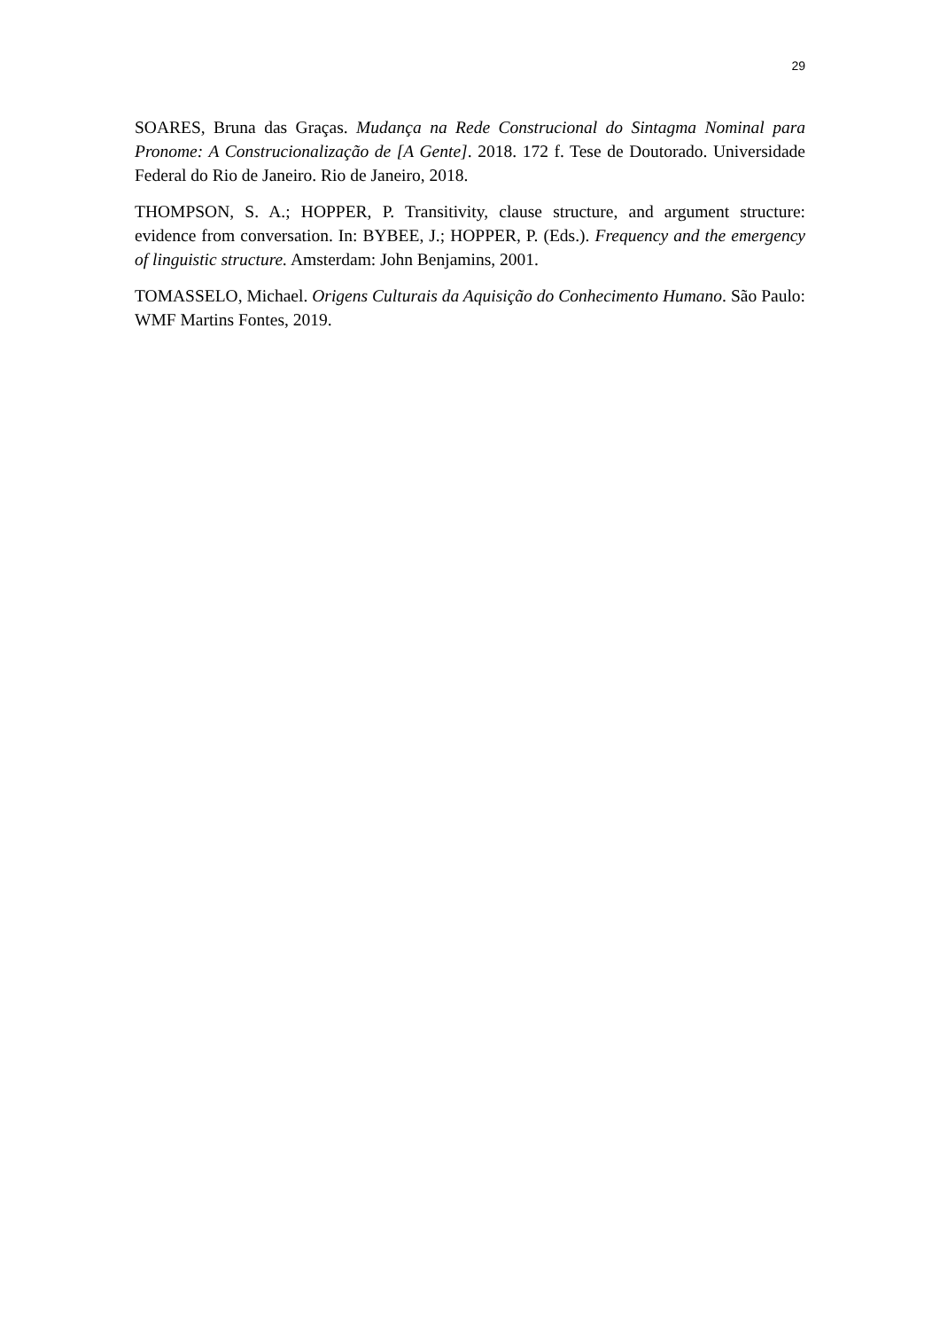29
SOARES, Bruna das Graças. Mudança na Rede Construcional do Sintagma Nominal para Pronome: A Construcionalização de [A Gente]. 2018. 172 f. Tese de Doutorado. Universidade Federal do Rio de Janeiro. Rio de Janeiro, 2018.
THOMPSON, S. A.; HOPPER, P. Transitivity, clause structure, and argument structure: evidence from conversation. In: BYBEE, J.; HOPPER, P. (Eds.). Frequency and the emergency of linguistic structure. Amsterdam: John Benjamins, 2001.
TOMASSELO, Michael. Origens Culturais da Aquisição do Conhecimento Humano. São Paulo: WMF Martins Fontes, 2019.